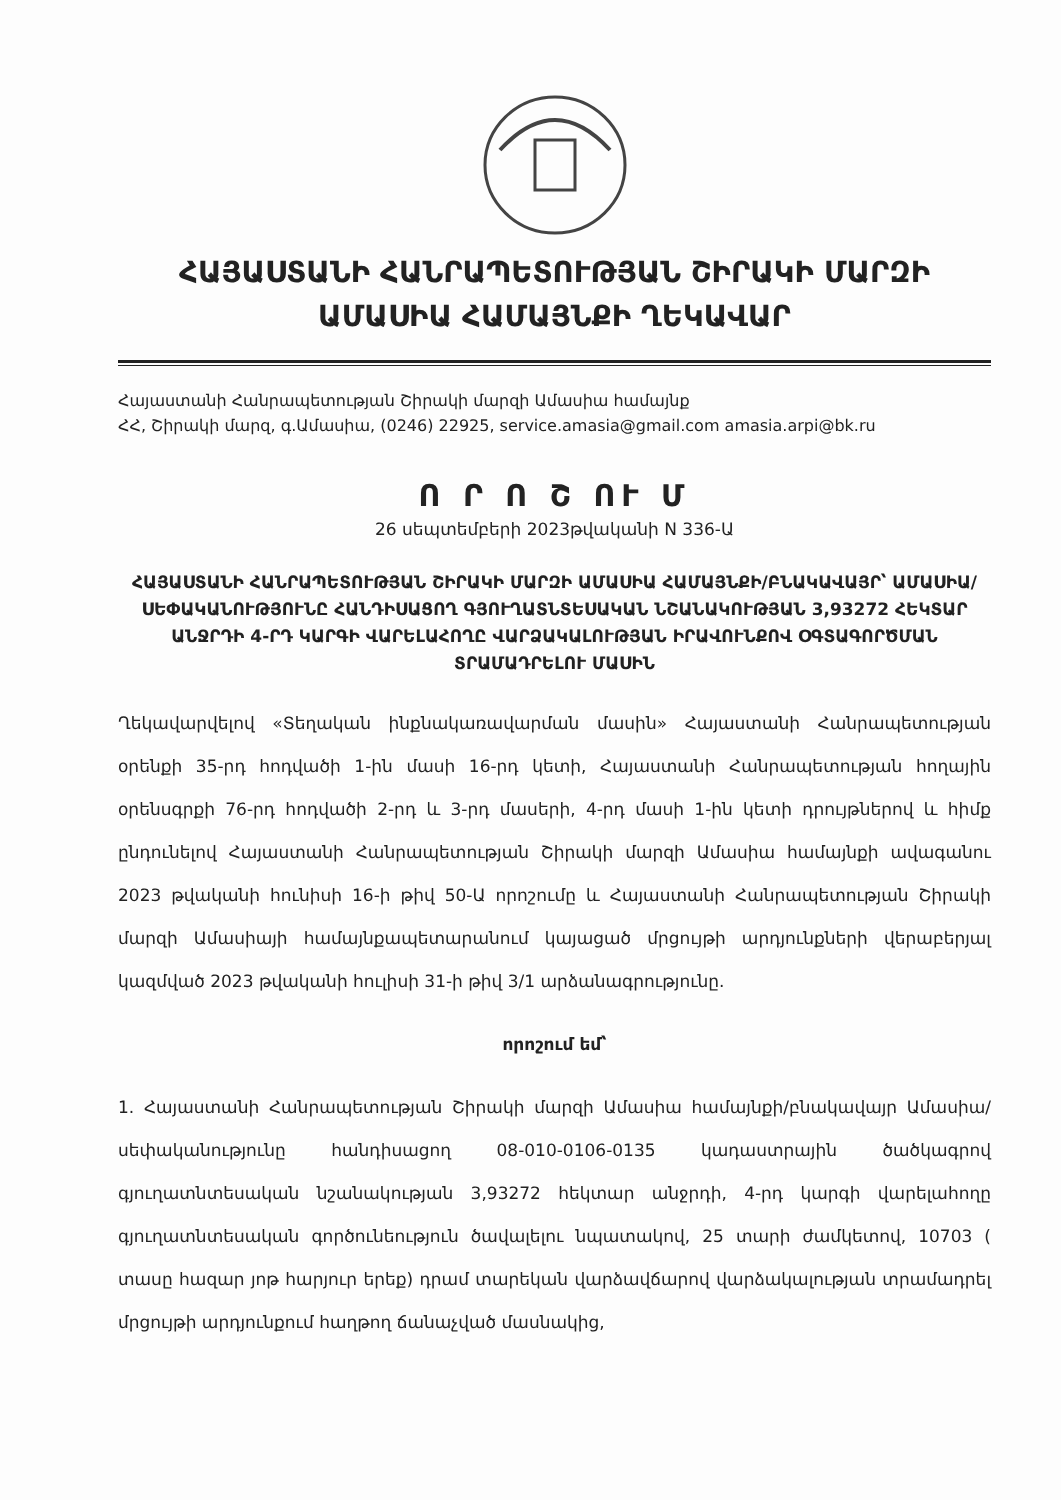ՀԱՅԱՍՏԱՆԻ ՀԱՆՐԱՊԵՏՈՒԹՅԱՆ ՇԻՐԱԿԻ ՄԱՐԶԻ
ԱՄԱՍԻԱ ՀԱՄԱՅՆՔԻ ՂԵԿԱՎԱՐ
Հայաստանի Հանրապետության Շիրակի մարզի Ամասիա համայնք
ՀՀ, Շիրակի մարզ, գ.Ամասիա, (0246) 22925, service.amasia@gmail.com amasia.arpi@bk.ru
Ո Ր Ո Շ ՈՒ Մ
26 սեպտեմբերի 2023թվականի N 336-Ա
ՀԱՅԱՍՏԱՆԻ ՀԱՆՐԱՊԵՏՈՒԹՅԱՆ ՇԻՐԱԿԻ ՄԱՐԶԻ ԱՄԱՍԻԱ ՀԱՄԱՅՆՔԻ/ԲՆԱԿԱՎԱՅՐ՝ ԱՄԱՍԻԱ/ ՍԵՓԱԿԱՆՈՒԹՅՈՒՆԸ ՀԱՆԴԻՍԱՑՈՂ ԳՅՈՒՂԱՏՆՏԵՍԱԿԱՆ ՆՇԱՆԱԿՈՒԹՅԱՆ 3,93272 ՀԵԿՏԱՐ ԱՆՋՐԴԻ 4-ՐԴ ԿԱՐԳԻ ՎԱՐԵԼԱՀՈՂԸ ՎԱՐՁԱԿԱԼՈՒԹՅԱՆ ԻՐԱՎՈՒՆՔՈՎ ՕԳՏԱԳՈՐԾՄԱՆ ՏՐԱՄԱԴՐԵԼՈՒ ՄԱՍԻՆ
Ղեկավարվելով «Տեղական ինքնակառավարման մասին» Հայաստանի Հանրապետության օրենքի 35-րդ հոդվածի 1-ին մասի 16-րդ կետի, Հայաստանի Հանրապետության հողային օրենսգրքի 76-րդ հոդվածի 2-րդ և 3-րդ մասերի, 4-րդ մասի 1-ին կետի դրույթներով և հիմք ընդունելով Հայաստանի Հանրապետության Շիրակի մարզի Ամասիա համայնքի ավագանու 2023 թվականի հունիսի 16-ի թիվ 50-Ա որոշումը և Հայաստանի Հանրապետության Շիրակի մարզի Ամասիայի համայնքապետարանում կայացած մրցույթի արդյունքների վերաբերյալ կազմված 2023 թվականի հուլիսի 31-ի թիվ 3/1 արձանագրությունը.
որոշում եմ՝
1. Հայաստանի Հանրապետության Շիրակի մարզի Ամասիա համայնքի/բնակավայր Ամասիա/ սեփականությունը հանդիսացող 08-010-0106-0135 կադաստրային ծածկագրով գյուղատնտեսական նշանակության 3,93272 հեկտար անջրդի, 4-րդ կարգի վարելահողը գյուղատնտեսական գործունեություն ծավալելու նպատակով, 25 տարի ժամկետով, 10703 ( տասը հազար յոթ հարյուր երեք) դրամ տարեկան վարձավճարով վարձակալության տրամադրել մրցույթի արդյունքում հաղթող ճանաչված մասնակից,